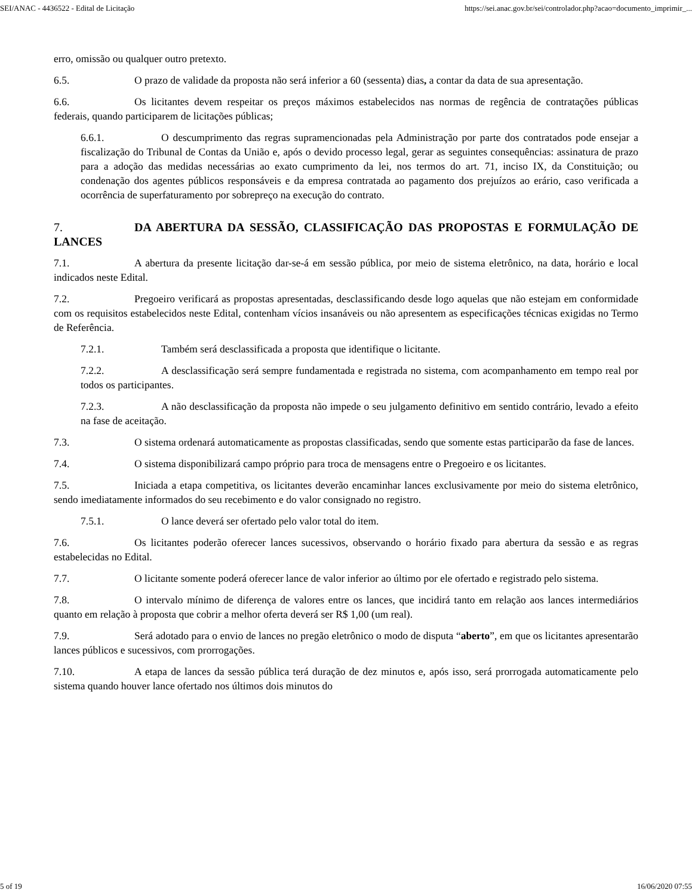SEI/ANAC - 4436522 - Edital de Licitação https://sei.anac.gov.br/sei/controlador.php?acao=documento_imprimir_...
erro, omissão ou qualquer outro pretexto.
6.5. O prazo de validade da proposta não será inferior a 60 (sessenta) dias, a contar da data de sua apresentação.
6.6. Os licitantes devem respeitar os preços máximos estabelecidos nas normas de regência de contratações públicas federais, quando participarem de licitações públicas;
6.6.1. O descumprimento das regras supramencionadas pela Administração por parte dos contratados pode ensejar a fiscalização do Tribunal de Contas da União e, após o devido processo legal, gerar as seguintes consequências: assinatura de prazo para a adoção das medidas necessárias ao exato cumprimento da lei, nos termos do art. 71, inciso IX, da Constituição; ou condenação dos agentes públicos responsáveis e da empresa contratada ao pagamento dos prejuízos ao erário, caso verificada a ocorrência de superfaturamento por sobrepreço na execução do contrato.
7. DA ABERTURA DA SESSÃO, CLASSIFICAÇÃO DAS PROPOSTAS E FORMULAÇÃO DE LANCES
7.1. A abertura da presente licitação dar-se-á em sessão pública, por meio de sistema eletrônico, na data, horário e local indicados neste Edital.
7.2. Pregoeiro verificará as propostas apresentadas, desclassificando desde logo aquelas que não estejam em conformidade com os requisitos estabelecidos neste Edital, contenham vícios insanáveis ou não apresentem as especificações técnicas exigidas no Termo de Referência.
7.2.1. Também será desclassificada a proposta que identifique o licitante.
7.2.2. A desclassificação será sempre fundamentada e registrada no sistema, com acompanhamento em tempo real por todos os participantes.
7.2.3. A não desclassificação da proposta não impede o seu julgamento definitivo em sentido contrário, levado a efeito na fase de aceitação.
7.3. O sistema ordenará automaticamente as propostas classificadas, sendo que somente estas participarão da fase de lances.
7.4. O sistema disponibilizará campo próprio para troca de mensagens entre o Pregoeiro e os licitantes.
7.5. Iniciada a etapa competitiva, os licitantes deverão encaminhar lances exclusivamente por meio do sistema eletrônico, sendo imediatamente informados do seu recebimento e do valor consignado no registro.
7.5.1. O lance deverá ser ofertado pelo valor total do item.
7.6. Os licitantes poderão oferecer lances sucessivos, observando o horário fixado para abertura da sessão e as regras estabelecidas no Edital.
7.7. O licitante somente poderá oferecer lance de valor inferior ao último por ele ofertado e registrado pelo sistema.
7.8. O intervalo mínimo de diferença de valores entre os lances, que incidirá tanto em relação aos lances intermediários quanto em relação à proposta que cobrir a melhor oferta deverá ser R$ 1,00 (um real).
7.9. Será adotado para o envio de lances no pregão eletrônico o modo de disputa “aberto”, em que os licitantes apresentarão lances públicos e sucessivos, com prorrogações.
7.10. A etapa de lances da sessão pública terá duração de dez minutos e, após isso, será prorrogada automaticamente pelo sistema quando houver lance ofertado nos últimos dois minutos do
5 of 19 16/06/2020 07:55